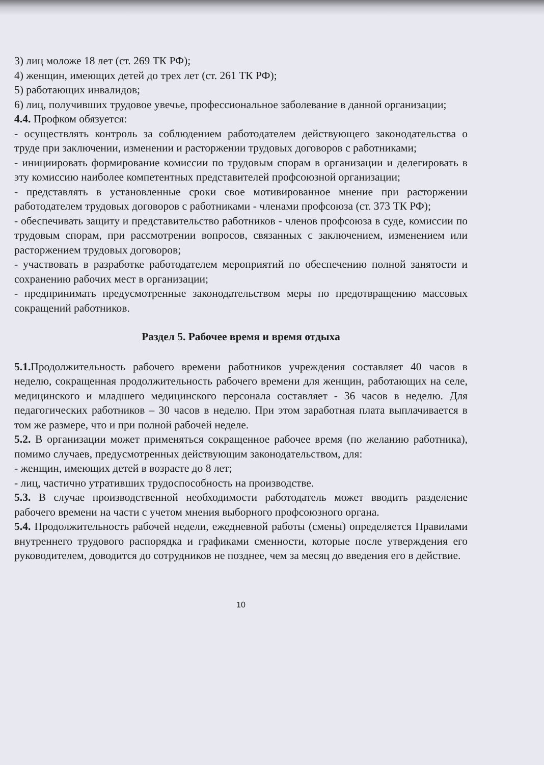3) лиц моложе 18 лет (ст. 269 ТК РФ);
4) женщин, имеющих детей до трех лет (ст. 261 ТК РФ);
5) работающих инвалидов;
6) лиц, получивших трудовое увечье, профессиональное заболевание в данной организации;
4.4. Профком обязуется:
- осуществлять контроль за соблюдением работодателем действующего законодательства о труде при заключении, изменении и расторжении трудовых договоров с работниками;
- инициировать формирование комиссии по трудовым спорам в организации и делегировать в эту комиссию наиболее компетентных представителей профсоюзной организации;
- представлять в установленные сроки свое мотивированное мнение при расторжении работодателем трудовых договоров с работниками - членами профсоюза (ст. 373 ТК РФ);
- обеспечивать защиту и представительство работников - членов профсоюза в суде, комиссии по трудовым спорам, при рассмотрении вопросов, связанных с заключением, изменением или расторжением трудовых договоров;
- участвовать в разработке работодателем мероприятий по обеспечению полной занятости и сохранению рабочих мест в организации;
- предпринимать предусмотренные законодательством меры по предотвращению массовых сокращений работников.
Раздел 5. Рабочее время и время отдыха
5.1. Продолжительность рабочего времени работников учреждения составляет 40 часов в неделю, сокращенная продолжительность рабочего времени для женщин, работающих на селе, медицинского и младшего медицинского персонала составляет - 36 часов в неделю. Для педагогических работников – 30 часов в неделю. При этом заработная плата выплачивается в том же размере, что и при полной рабочей неделе.
5.2. В организации может применяться сокращенное рабочее время (по желанию работника), помимо случаев, предусмотренных действующим законодательством, для:
- женщин, имеющих детей в возрасте до 8 лет;
- лиц, частично утративших трудоспособность на производстве.
5.3. В случае производственной необходимости работодатель может вводить разделение рабочего времени на части с учетом мнения выборного профсоюзного органа.
5.4. Продолжительность рабочей недели, ежедневной работы (смены) определяется Правилами внутреннего трудового распорядка и графиками сменности, которые после утверждения его руководителем, доводится до сотрудников не позднее, чем за месяц до введения его в действие.
10